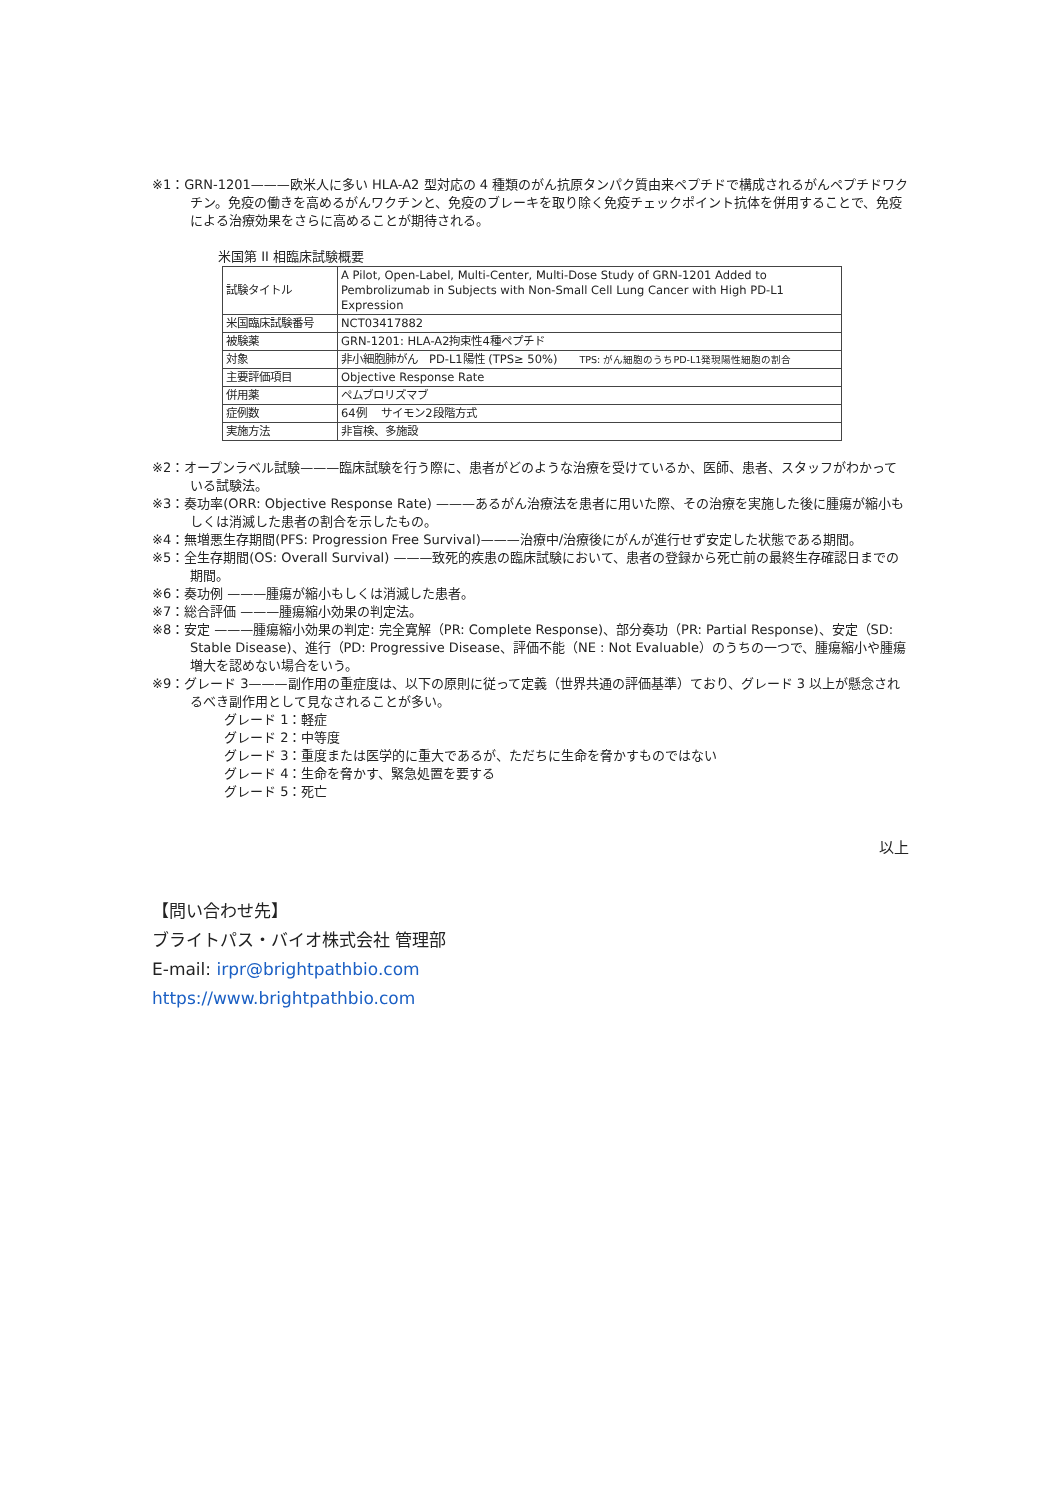※1：GRN-1201———欧米人に多い HLA-A2 型対応の 4 種類のがん抗原タンパク質由来ペプチドで構成されるがんペプチドワクチン。免疫の働きを高めるがんワクチンと、免疫のブレーキを取り除く免疫チェックポイント抗体を併用することで、免疫による治療効果をさらに高めることが期待される。
米国第 II 相臨床試験概要
| 試験タイトル | A Pilot, Open-Label, Multi-Center, Multi-Dose Study of GRN-1201 Added to Pembrolizumab in Subjects with Non-Small Cell Lung Cancer with High PD-L1 Expression |
| 米国臨床試験番号 | NCT03417882 |
| 被験薬 | GRN-1201: HLA-A2拘束性4種ペプチド |
| 対象 | 非小細胞肺がん PD-L1陽性 (TPS≥ 50%) TPS: がん細胞のうちPD-L1発現陽性細胞の割合 |
| 主要評価項目 | Objective Response Rate |
| 併用薬 | ペムブロリズマブ |
| 症例数 | 64例 サイモン2段階方式 |
| 実施方法 | 非盲検、多施設 |
※2：オープンラベル試験———臨床試験を行う際に、患者がどのような治療を受けているか、医師、患者、スタッフがわかっている試験法。
※3：奏功率(ORR: Objective Response Rate) ———あるがん治療法を患者に用いた際、その治療を実施した後に腫瘍が縮小もしくは消滅した患者の割合を示したもの。
※4：無増悪生存期間(PFS: Progression Free Survival)———治療中/治療後にがんが進行せず安定した状態である期間。
※5：全生存期間(OS: Overall Survival) ———致死的疾患の臨床試験において、患者の登録から死亡前の最終生存確認日までの期間。
※6：奏功例 ———腫瘍が縮小もしくは消滅した患者。
※7：総合評価 ———腫瘍縮小効果の判定法。
※8：安定 ———腫瘍縮小効果の判定: 完全寛解（PR: Complete Response)、部分奏功（PR: Partial Response)、安定（SD: Stable Disease)、進行（PD: Progressive Disease、評価不能（NE : Not Evaluable）のうちの一つで、腫瘍縮小や腫瘍増大を認めない場合をいう。
※9：グレード 3———副作用の重症度は、以下の原則に従って定義（世界共通の評価基準）ており、グレード 3 以上が懸念されるべき副作用として見なされることが多い。
グレード 1：軽症
グレード 2：中等度
グレード 3：重度または医学的に重大であるが、ただちに生命を脅かすものではない
グレード 4：生命を脅かす、緊急処置を要する
グレード 5：死亡
以上
【問い合わせ先】
ブライトパス・バイオ株式会社 管理部
E-mail: irpr@brightpathbio.com
https://www.brightpathbio.com